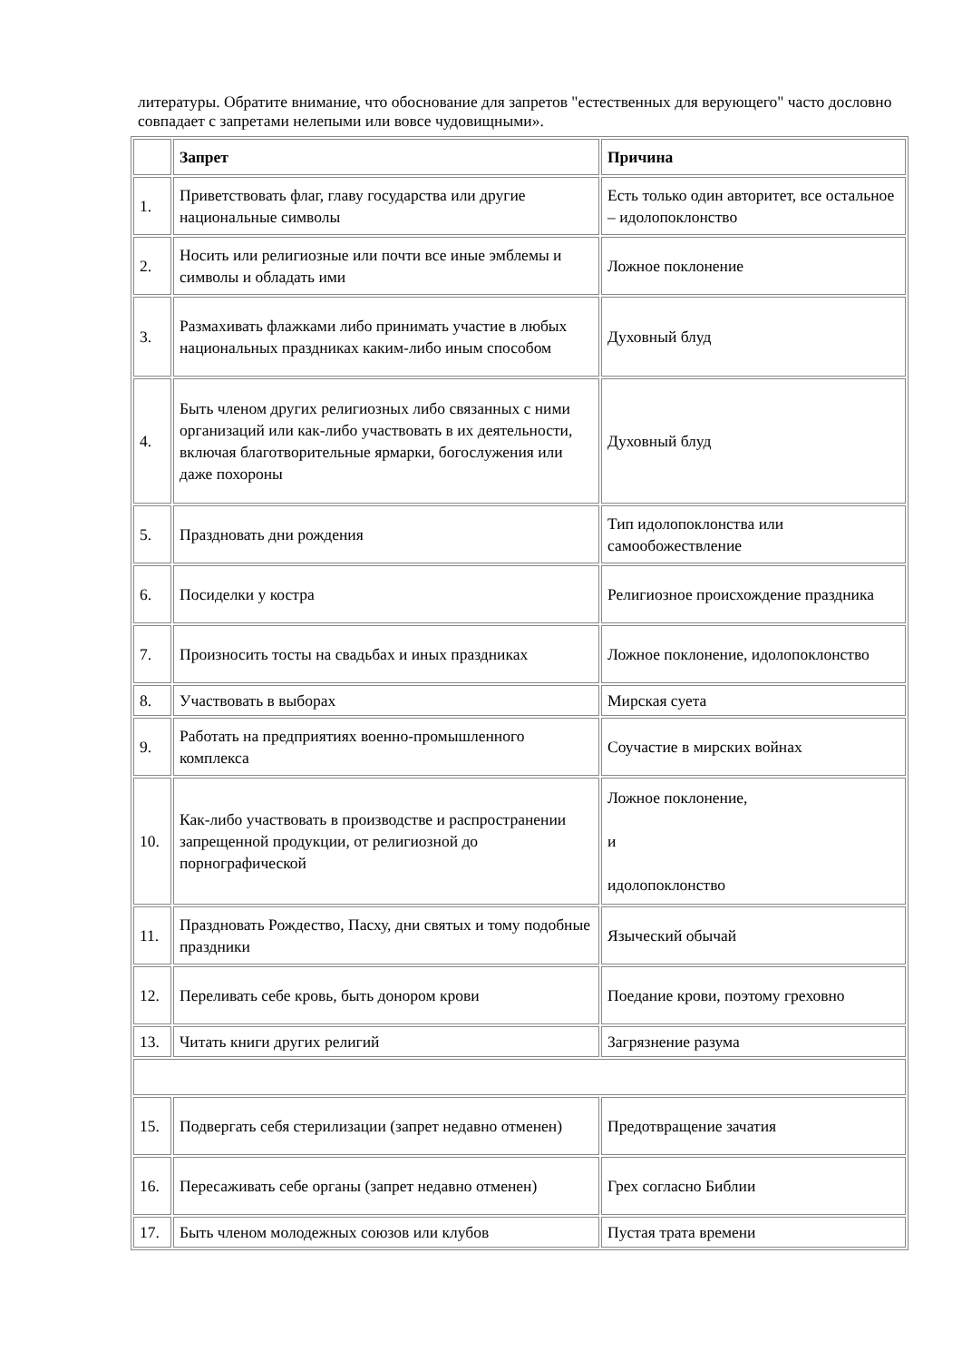литературы. Обратите внимание, что обоснование для запретов "естественных для верующего" часто дословно совпадает с запретами нелепыми или вовсе чудовищными».
| | Запрет | Причина |
| 1. | Приветствовать флаг, главу государства или другие национальные символы | Есть только один авторитет, все остальное – идолопоклонство |
| 2. | Носить или религиозные или почти все иные эмблемы и символы и обладать ими | Ложное поклонение |
| 3. | Размахивать флажками либо принимать участие в любых национальных праздниках каким-либо иным способом | Духовный блуд |
| 4. | Быть членом других религиозных либо связанных с ними организаций или как-либо участвовать в их деятельности, включая благотворительные ярмарки, богослужения или даже похороны | Духовный блуд |
| 5. | Праздновать дни рождения | Тип идолопоклонства или самообожествление |
| 6. | Посиделки у костра | Религиозное происхождение праздника |
| 7. | Произносить тосты на свадьбах и иных праздниках | Ложное поклонение, идолопоклонство |
| 8. | Участвовать в выборах | Мирская суета |
| 9. | Работать на предприятиях военно-промышленного комплекса | Соучастие в мирских войнах |
| 10. | Как-либо участвовать в производстве и распространении запрещенной продукции, от религиозной до порнографической | Ложное поклонение, и идолопоклонство |
| 11. | Праздновать Рождество, Пасху, дни святых и тому подобные праздники | Языческий обычай |
| 12. | Переливать себе кровь, быть донором крови | Поедание крови, поэтому греховно |
| 13. | Читать книги других религий | Загрязнение разума |
| 15. | Подвергать себя стерилизации (запрет недавно отменен) | Предотвращение зачатия |
| 16. | Пересаживать себе органы (запрет недавно отменен) | Грех согласно Библии |
| 17. | Быть членом молодежных союзов или клубов | Пустая трата времени |